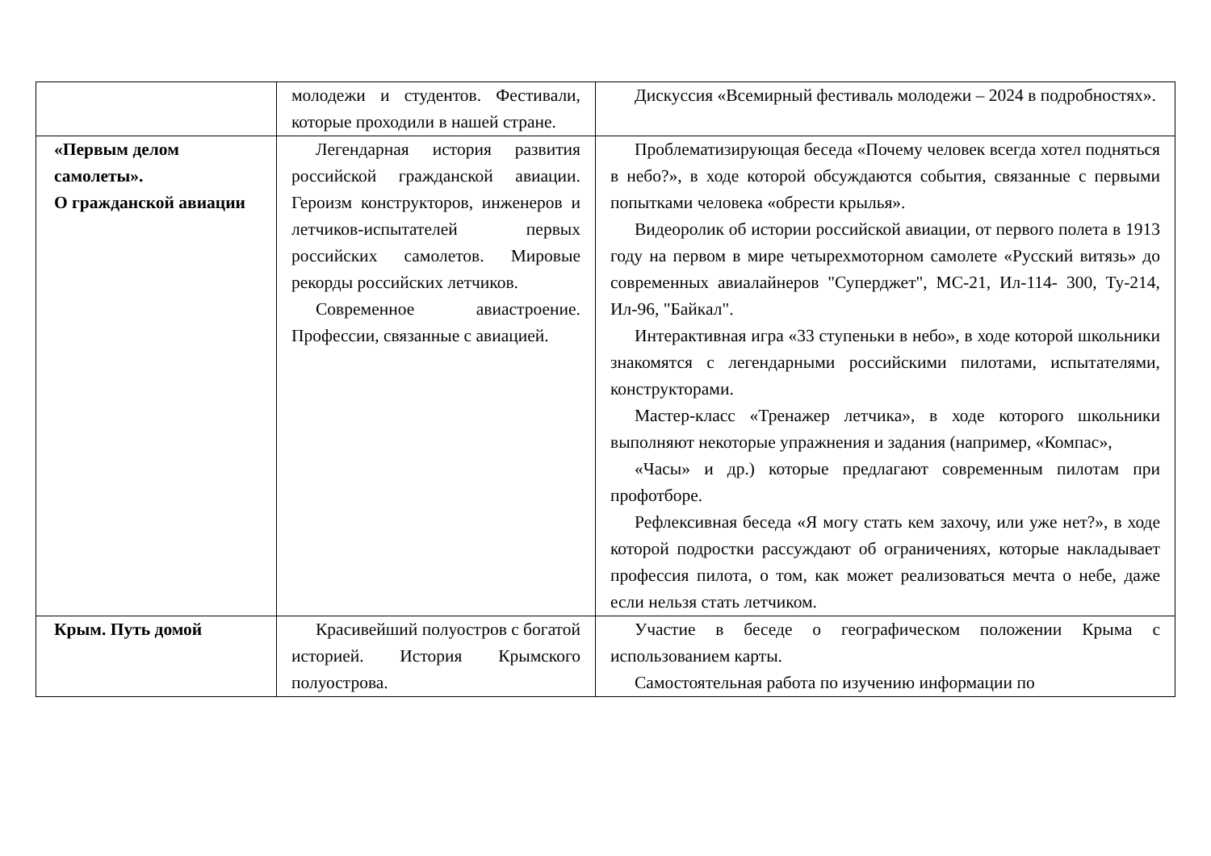| | молодежи и студентов. Фестивали, которые проходили в нашей стране. | Дискуссия «Всемирный фестиваль молодежи – 2024 в подробностях». |
| «Первым делом самолеты». О гражданской авиации | Легендарная история развития российской гражданской авиации. Героизм конструкторов, инженеров и летчиков-испытателей первых российских самолетов. Мировые рекорды российских летчиков. Современное авиастроение. Профессии, связанные с авиацией. | Проблематизирующая беседа «Почему человек всегда хотел подняться в небо?», в ходе которой обсуждаются события, связанные с первыми попытками человека «обрести крылья». Видеоролик об истории российской авиации, от первого полета в 1913 году на первом в мире четырехмоторном самолете «Русский витязь» до современных авиалайнеров "Суперджет", МС-21, Ил-114- 300, Ту-214, Ил-96, "Байкал". Интерактивная игра «33 ступеньки в небо», в ходе которой школьники знакомятся с легендарными российскими пилотами, испытателями, конструкторами. Мастер-класс «Тренажер летчика», в ходе которого школьники выполняют некоторые упражнения и задания (например, «Компас», «Часы» и др.) которые предлагают современным пилотам при профотборе. Рефлексивная беседа «Я могу стать кем захочу, или уже нет?», в ходе которой подростки рассуждают об ограничениях, которые накладывает профессия пилота, о том, как может реализоваться мечта о небе, даже если нельзя стать летчиком. |
| Крым. Путь домой | Красивейший полуостров с богатой историей. История Крымского полуострова. | Участие в беседе о географическом положении Крыма с использованием карты. Самостоятельная работа по изучению информации по |